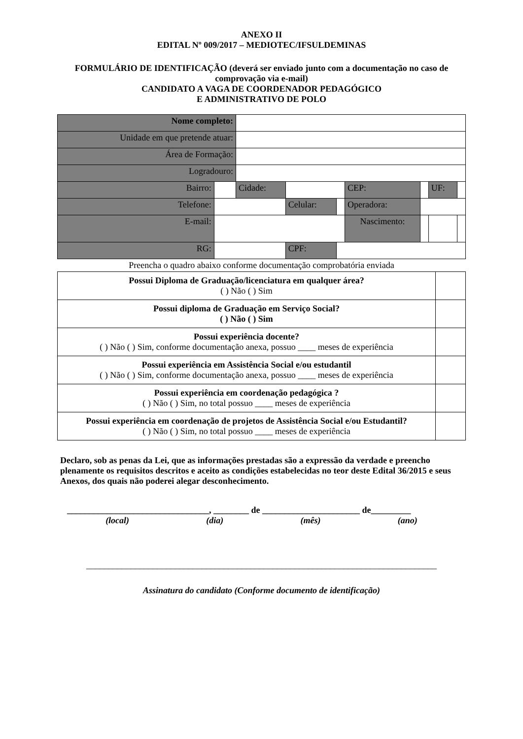ANEXO II
EDITAL Nº 009/2017 – MEDIOTEC/IFSULDEMINAS
FORMULÁRIO DE IDENTIFICAÇÃO (deverá ser enviado junto com a documentação no caso de comprovação via e-mail)
CANDIDATO A VAGA DE COORDENADOR PEDAGÓGICO
E ADMINISTRATIVO DE POLO
| Nome completo: | | | | | | | | |
| Unidade em que pretende atuar: | | | | | | | | |
| Área de Formação: | | | | | | | | |
| Logradouro: | | | | | | | | |
| Bairro: | | Cidade: | | | CEP: | | UF: | |
| Telefone: | | | Celular: | | Operadora: | | | |
| E-mail: | | | | | Nascimento: | | | |
| RG: | | | CPF: | | | | | |
Preencha o quadro abaixo conforme documentação comprobatória enviada
| Possui Diploma de Graduação/licenciatura em qualquer área? ( ) Não ( ) Sim | |
| Possui diploma de Graduação em Serviço Social? ( ) Não ( ) Sim | |
| Possui experiência docente? ( ) Não ( ) Sim, conforme documentação anexa, possuo ____ meses de experiência | |
| Possui experiência em Assistência Social e/ou estudantil ( ) Não ( ) Sim, conforme documentação anexa, possuo ____ meses de experiência | |
| Possui experiência em coordenação pedagógica ? ( ) Não ( ) Sim, no total possuo ____ meses de experiência | |
| Possui experiência em coordenação de projetos de Assistência Social e/ou Estudantil? ( ) Não ( ) Sim, no total possuo ____ meses de experiência | |
Declaro, sob as penas da Lei, que as informações prestadas são a expressão da verdade e preencho plenamente os requisitos descritos e aceito as condições estabelecidas no teor deste Edital 36/2015 e seus Anexos, dos quais não poderei alegar desconhecimento.
________________________________, ________ de ______________________ de_________
(local) (dia) (mês) (ano)
_______________________________________________________________________________
Assinatura do candidato (Conforme documento de identificação)